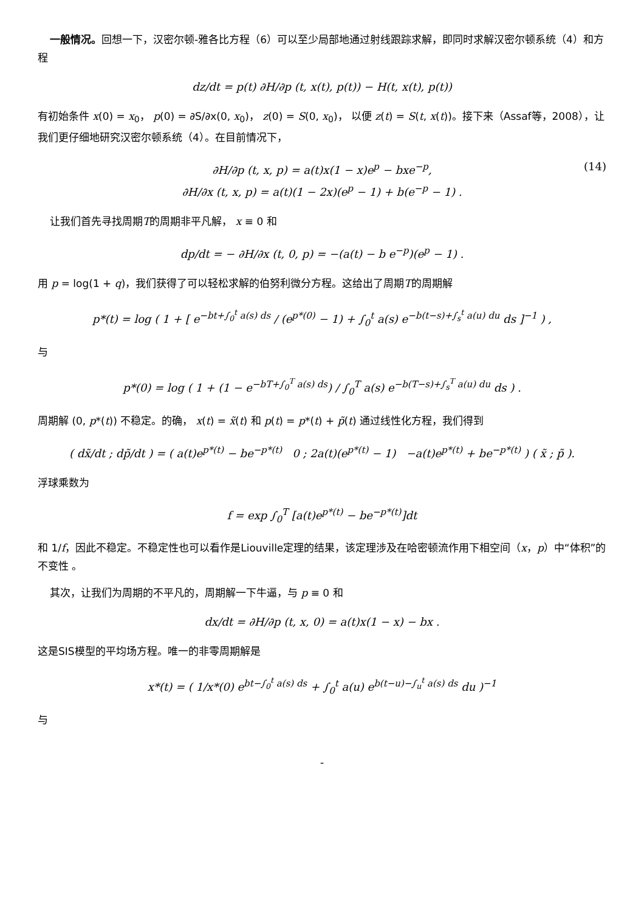一般情况。回想一下，汉密尔顿-雅各比方程（6）可以至少局部地通过射线跟踪求解，即同时求解汉密尔顿系统（4）和方程
dz/dt = p(t) ∂H/∂p (t, x(t), p(t)) − H(t, x(t), p(t))
有初始条件 x(0) = x<sub>0</sub>， p(0) = ∂S/∂x(0, x<sub>0</sub>)， z(0) = S(0, x<sub>0</sub>)， 以便 z(t) = S(t, x(t))。接下来（Assaf等，2008），让我们更仔细地研究汉密尔顿系统（4）。在目前情况下，
∂H/∂p (t, x, p) = a(t)x(1 − x)e<sup>p</sup> − bxe<sup>−p</sup>, (14)
∂H/∂x (t, x, p) = a(t)(1 − 2x)(e<sup>p</sup> − 1) + b(e<sup>−p</sup> − 1) .
让我们首先寻找周期T的周期非平凡解， x ≡ 0 和
dp/dt = − ∂H/∂x (t, 0, p) = −(a(t) − b e<sup>−p</sup>)(e<sup>p</sup> − 1) .
用 p = log(1 + q)，我们获得了可以轻松求解的伯努利微分方程。这给出了周期T的周期解
p*(t) = log ( 1 + [ e<sup>−bt+∫<sub>0</sub><sup>t</sup> a(s) ds</sup> / (e<sup>p*(0)</sup> − 1) + ∫<sub>0</sub><sup>t</sup> a(s) e<sup>−b(t−s)+∫<sub>s</sub><sup>t</sup> a(u) du</sup> ds ]<sup>−1</sup> ) ,
与
p*(0) = log ( 1 + (1 − e<sup>−bT+∫<sub>0</sub><sup>T</sup> a(s) ds</sup>) / ∫<sub>0</sub><sup>T</sup> a(s) e<sup>−b(T−s)+∫<sub>s</sub><sup>T</sup> a(u) du</sup> ds ) .
周期解 (0, p*(t)) 不稳定。的确， x(t) = x̃(t) 和 p(t) = p*(t) + p̃(t) 通过线性化方程，我们得到
( dx̃/dt ; dp̃/dt ) = ( a(t)e<sup>p*(t)</sup> − be<sup>−p*(t)</sup> 0 ; 2a(t)(e<sup>p*(t)</sup> − 1) −a(t)e<sup>p*(t)</sup> + be<sup>−p*(t)</sup> ) ( x̃ ; p̃ ).
浮球乘数为
f = exp ∫<sub>0</sub><sup>T</sup> [a(t)e<sup>p*(t)</sup> − be<sup>−p*(t)</sup>]dt
和 1/f，因此不稳定。不稳定性也可以看作是Liouville定理的结果，该定理涉及在哈密顿流作用下相空间（x，p）中“体积”的不变性 。
其次，让我们为周期的不平凡的，周期解一下牛逼，与 p ≡ 0 和
dx/dt = ∂H/∂p (t, x, 0) = a(t)x(1 − x) − bx .
这是SIS模型的平均场方程。唯一的非零周期解是
x*(t) = ( 1/x*(0) e<sup>bt−∫<sub>0</sub><sup>t</sup> a(s) ds</sup> + ∫<sub>0</sub><sup>t</sup> a(u) e<sup>b(t−u)−∫<sub>u</sub><sup>t</sup> a(s) ds</sup> du )<sup>−1</sup>
与
-